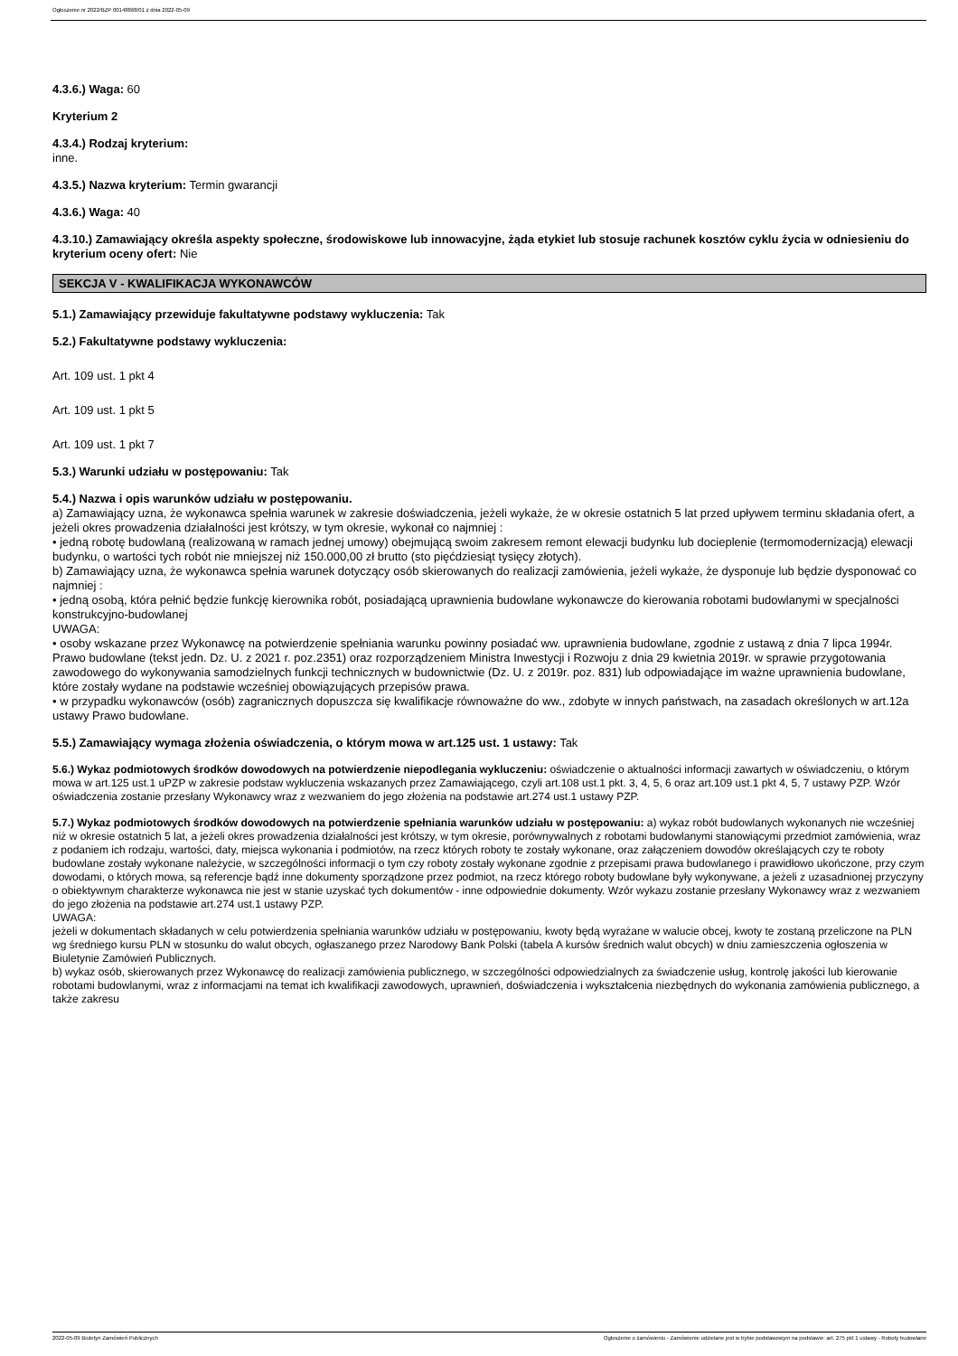Ogłoszenie nr 2022/BZP 00148868/01 z dnia 2022-05-09
4.3.6.) Waga: 60
Kryterium 2
4.3.4.) Rodzaj kryterium:
inne.
4.3.5.) Nazwa kryterium: Termin gwarancji
4.3.6.) Waga: 40
4.3.10.) Zamawiający określa aspekty społeczne, środowiskowe lub innowacyjne, żąda etykiet lub stosuje rachunek kosztów cyklu życia w odniesieniu do kryterium oceny ofert: Nie
SEKCJA V - KWALIFIKACJA WYKONAWCÓW
5.1.) Zamawiający przewiduje fakultatywne podstawy wykluczenia: Tak
5.2.) Fakultatywne podstawy wykluczenia:
Art. 109 ust. 1 pkt 4
Art. 109 ust. 1 pkt 5
Art. 109 ust. 1 pkt 7
5.3.) Warunki udziału w postępowaniu: Tak
5.4.) Nazwa i opis warunków udziału w postępowaniu.
a) Zamawiający uzna, że wykonawca spełnia warunek w zakresie doświadczenia, jeżeli wykaże, że w okresie ostatnich 5 lat przed upływem terminu składania ofert, a jeżeli okres prowadzenia działalności jest krótszy, w tym okresie, wykonał co najmniej :
• jedną robotę budowlaną (realizowaną w ramach jednej umowy) obejmującą swoim zakresem remont elewacji budynku lub docieplenie (termomodernizacją) elewacji budynku, o wartości tych robót nie mniejszej niż 150.000,00 zł brutto (sto pięćdziesiąt tysięcy złotych).
b) Zamawiający uzna, że wykonawca spełnia warunek dotyczący osób skierowanych do realizacji zamówienia, jeżeli wykaże, że dysponuje lub będzie dysponować co najmniej :
• jedną osobą, która pełnić będzie funkcję kierownika robót, posiadającą uprawnienia budowlane wykonawcze do kierowania robotami budowlanymi w specjalności konstrukcyjno-budowlanej
UWAGA:
• osoby wskazane przez Wykonawcę na potwierdzenie spełniania warunku powinny posiadać ww. uprawnienia budowlane, zgodnie z ustawą z dnia 7 lipca 1994r. Prawo budowlane (tekst jedn. Dz. U. z 2021 r. poz.2351) oraz rozporządzeniem Ministra Inwestycji i Rozwoju z dnia 29 kwietnia 2019r. w sprawie przygotowania zawodowego do wykonywania samodzielnych funkcji technicznych w budownictwie (Dz. U. z 2019r. poz. 831) lub odpowiadające im ważne uprawnienia budowlane, które zostały wydane na podstawie wcześniej obowiązujących przepisów prawa.
• w przypadku wykonawców (osób) zagranicznych dopuszcza się kwalifikacje równoważne do ww., zdobyte w innych państwach, na zasadach określonych w art.12a ustawy Prawo budowlane.
5.5.) Zamawiający wymaga złożenia oświadczenia, o którym mowa w art.125 ust. 1 ustawy: Tak
5.6.) Wykaz podmiotowych środków dowodowych na potwierdzenie niepodlegania wykluczeniu: oświadczenie o aktualności informacji zawartych w oświadczeniu, o którym mowa w art.125 ust.1 uPZP w zakresie podstaw wykluczenia wskazanych przez Zamawiającego, czyli art.108 ust.1 pkt. 3, 4, 5, 6 oraz art.109 ust.1 pkt 4, 5, 7 ustawy PZP. Wzór oświadczenia zostanie przesłany Wykonawcy wraz z wezwaniem do jego złożenia na podstawie art.274 ust.1 ustawy PZP.
5.7.) Wykaz podmiotowych środków dowodowych na potwierdzenie spełniania warunków udziału w postępowaniu: a) wykaz robót budowlanych wykonanych nie wcześniej niż w okresie ostatnich 5 lat, a jeżeli okres prowadzenia działalności jest krótszy, w tym okresie, porównywalnych z robotami budowlanymi stanowiącymi przedmiot zamówienia, wraz z podaniem ich rodzaju, wartości, daty, miejsca wykonania i podmiotów, na rzecz których roboty te zostały wykonane, oraz załączeniem dowodów określających czy te roboty budowlane zostały wykonane należycie, w szczególności informacji o tym czy roboty zostały wykonane zgodnie z przepisami prawa budowlanego i prawidłowo ukończone, przy czym dowodami, o których mowa, są referencje bądź inne dokumenty sporządzone przez podmiot, na rzecz którego roboty budowlane były wykonywane, a jeżeli z uzasadnionej przyczyny o obiektywnym charakterze wykonawca nie jest w stanie uzyskać tych dokumentów - inne odpowiednie dokumenty. Wzór wykazu zostanie przesłany Wykonawcy wraz z wezwaniem do jego złożenia na podstawie art.274 ust.1 ustawy PZP.
UWAGA:
jeżeli w dokumentach składanych w celu potwierdzenia spełniania warunków udziału w postępowaniu, kwoty będą wyrażane w walucie obcej, kwoty te zostaną przeliczone na PLN wg średniego kursu PLN w stosunku do walut obcych, ogłaszanego przez Narodowy Bank Polski (tabela A kursów średnich walut obcych) w dniu zamieszczenia ogłoszenia w Biuletynie Zamówień Publicznych.
b) wykaz osób, skierowanych przez Wykonawcę do realizacji zamówienia publicznego, w szczególności odpowiedzialnych za świadczenie usług, kontrolę jakości lub kierowanie robotami budowlanymi, wraz z informacjami na temat ich kwalifikacji zawodowych, uprawnień, doświadczenia i wykształcenia niezbędnych do wykonania zamówienia publicznego, a także zakresu
2022-05-09 Biuletyn Zamówień Publicznych Ogłoszenie o zamówieniu - Zamówienie udzielane jest w trybie podstawowym na podstawie: art. 275 pkt 1 ustawy - Roboty budowlane